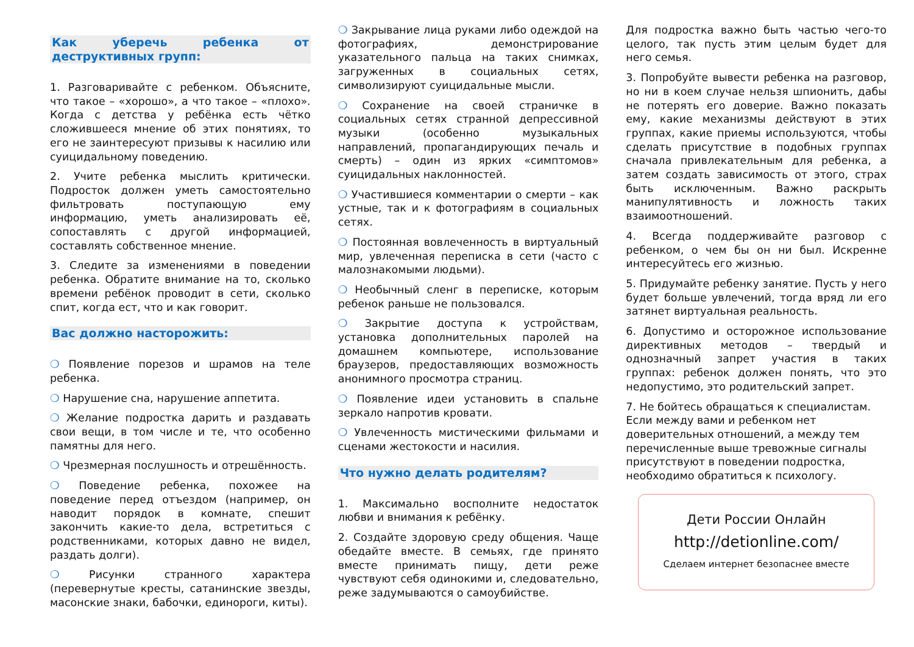Как уберечь ребенка от деструктивных групп:
1. Разговаривайте с ребенком. Объясните, что такое – «хорошо», а что такое – «плохо». Когда с детства у ребёнка есть чётко сложившееся мнение об этих понятиях, то его не заинтересуют призывы к насилию или суицидальному поведению.
2. Учите ребенка мыслить критически. Подросток должен уметь самостоятельно фильтровать поступающую ему информацию, уметь анализировать её, сопоставлять с другой информацией, составлять собственное мнение.
3. Следите за изменениями в поведении ребенка. Обратите внимание на то, сколько времени ребёнок проводит в сети, сколько спит, когда ест, что и как говорит.
Вас должно насторожить:
❍ Появление порезов и шрамов на теле ребенка.
❍ Нарушение сна, нарушение аппетита.
❍ Желание подростка дарить и раздавать свои вещи, в том числе и те, что особенно памятны для него.
❍ Чрезмерная послушность и отрешённость.
❍ Поведение ребенка, похожее на поведение перед отъездом (например, он наводит порядок в комнате, спешит закончить какие-то дела, встретиться с родственниками, которых давно не видел, раздать долги).
❍ Рисунки странного характера (перевернутые кресты, сатанинские звезды, масонские знаки, бабочки, единороги, киты).
❍ Закрывание лица руками либо одеждой на фотографиях, демонстрирование указательного пальца на таких снимках, загруженных в социальных сетях, символизируют суицидальные мысли.
❍ Сохранение на своей страничке в социальных сетях странной депрессивной музыки (особенно музыкальных направлений, пропагандирующих печаль и смерть) – один из ярких «симптомов» суицидальных наклонностей.
❍ Участившиеся комментарии о смерти – как устные, так и к фотографиям в социальных сетях.
❍ Постоянная вовлеченность в виртуальный мир, увлеченная переписка в сети (часто с малознакомыми людьми).
❍ Необычный сленг в переписке, которым ребенок раньше не пользовался.
❍ Закрытие доступа к устройствам, установка дополнительных паролей на домашнем компьютере, использование браузеров, предоставляющих возможность анонимного просмотра страниц.
❍ Появление идеи установить в спальне зеркало напротив кровати.
❍ Увлеченность мистическими фильмами и сценами жестокости и насилия.
Что нужно делать родителям?
1. Максимально восполните недостаток любви и внимания к ребёнку.
2. Создайте здоровую среду общения. Чаще обедайте вместе. В семьях, где принято вместе принимать пищу, дети реже чувствуют себя одинокими и, следовательно, реже задумываются о самоубийстве.
Для подростка важно быть частью чего-то целого, так пусть этим целым будет для него семья.
3. Попробуйте вывести ребенка на разговор, но ни в коем случае нельзя шпионить, дабы не потерять его доверие. Важно показать ему, какие механизмы действуют в этих группах, какие приемы используются, чтобы сделать присутствие в подобных группах сначала привлекательным для ребенка, а затем создать зависимость от этого, страх быть исключенным. Важно раскрыть манипулятивность и ложность таких взаимоотношений.
4. Всегда поддерживайте разговор с ребенком, о чем бы он ни был. Искренне интересуйтесь его жизнью.
5. Придумайте ребенку занятие. Пусть у него будет больше увлечений, тогда вряд ли его затянет виртуальная реальность.
6. Допустимо и осторожное использование директивных методов – твердый и однозначный запрет участия в таких группах: ребенок должен понять, что это недопустимо, это родительский запрет.
7. Не бойтесь обращаться к специалистам. Если между вами и ребенком нет доверительных отношений, а между тем перечисленные выше тревожные сигналы присутствуют в поведении подростка, необходимо обратиться к психологу.
Дети России Онлайн
http://detionline.com/
Сделаем интернет безопаснее вместе